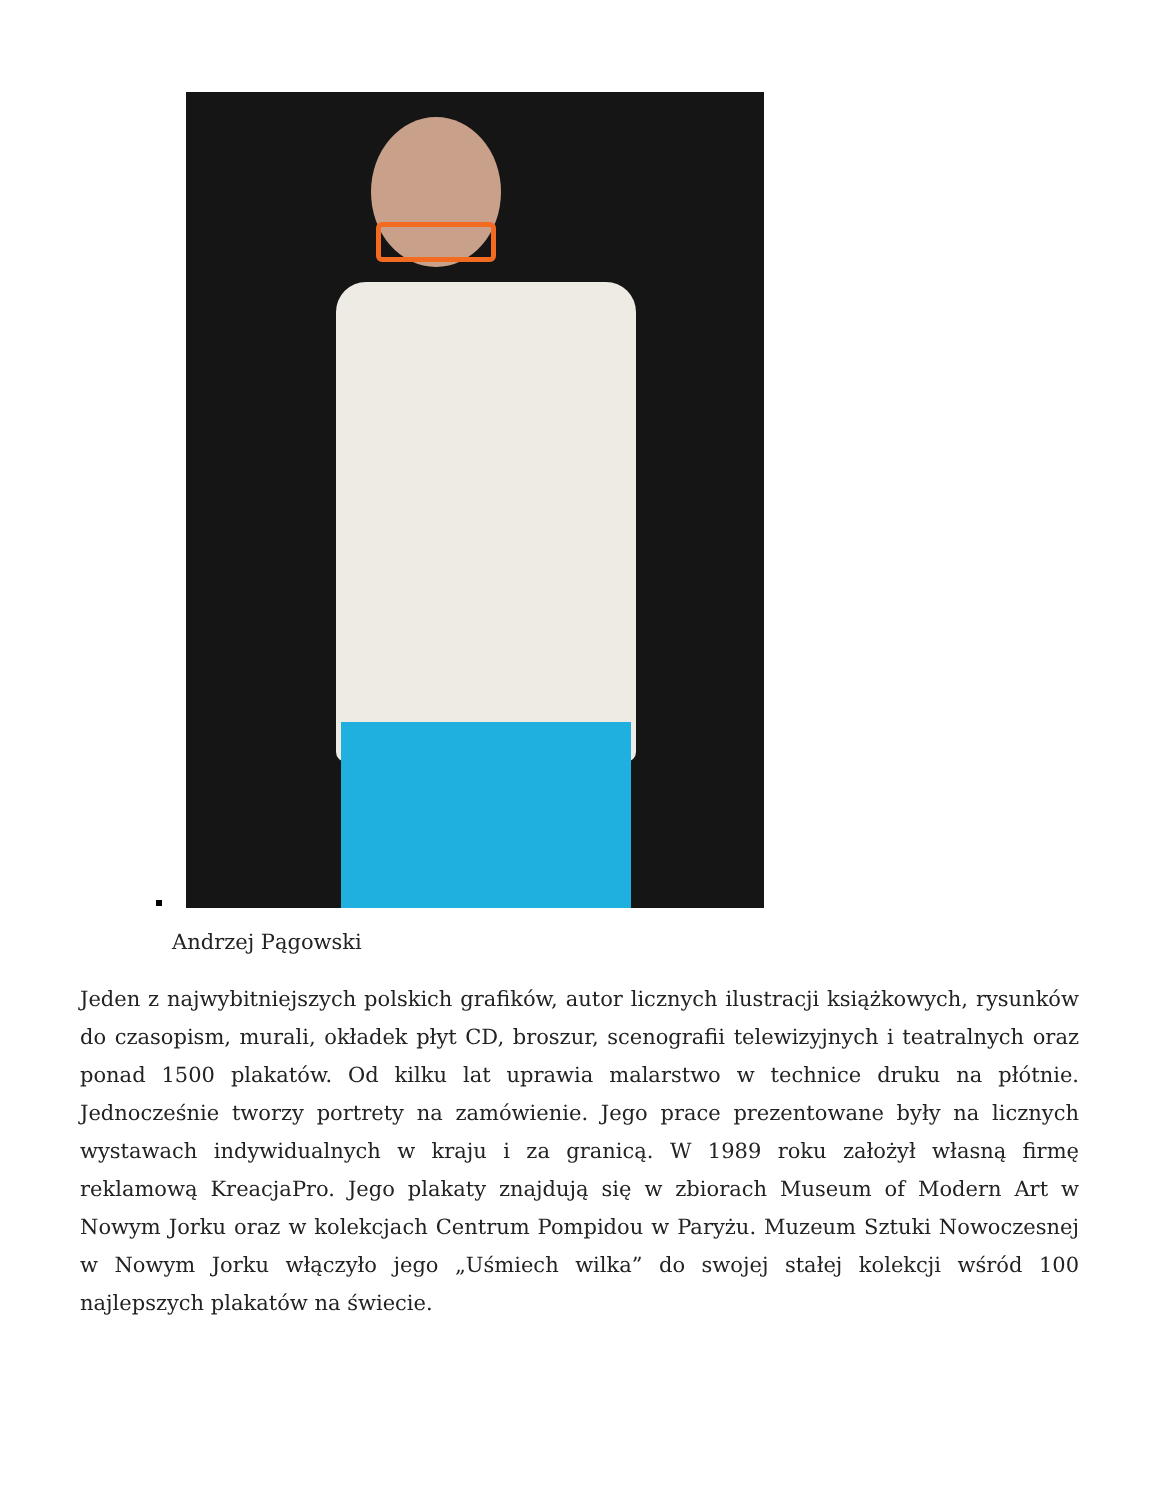Andrzej Pągowski
Jeden z najwybitniejszych polskich grafików, autor licznych ilustracji książkowych, rysunków do czasopism, murali, okładek płyt CD, broszur, scenografii telewizyjnych i teatralnych oraz ponad 1500 plakatów. Od kilku lat uprawia malarstwo w technice druku na płótnie. Jednocześnie tworzy portrety na zamówienie. Jego prace prezentowane były na licznych wystawach indywidualnych w kraju i za granicą. W 1989 roku założył własną firmę reklamową KreacjaPro. Jego plakaty znajdują się w zbiorach Museum of Modern Art w Nowym Jorku oraz w kolekcjach Centrum Pompidou w Paryżu. Muzeum Sztuki Nowoczesnej w Nowym Jorku włączyło jego „Uśmiech wilka” do swojej stałej kolekcji wśród 100 najlepszych plakatów na świecie.